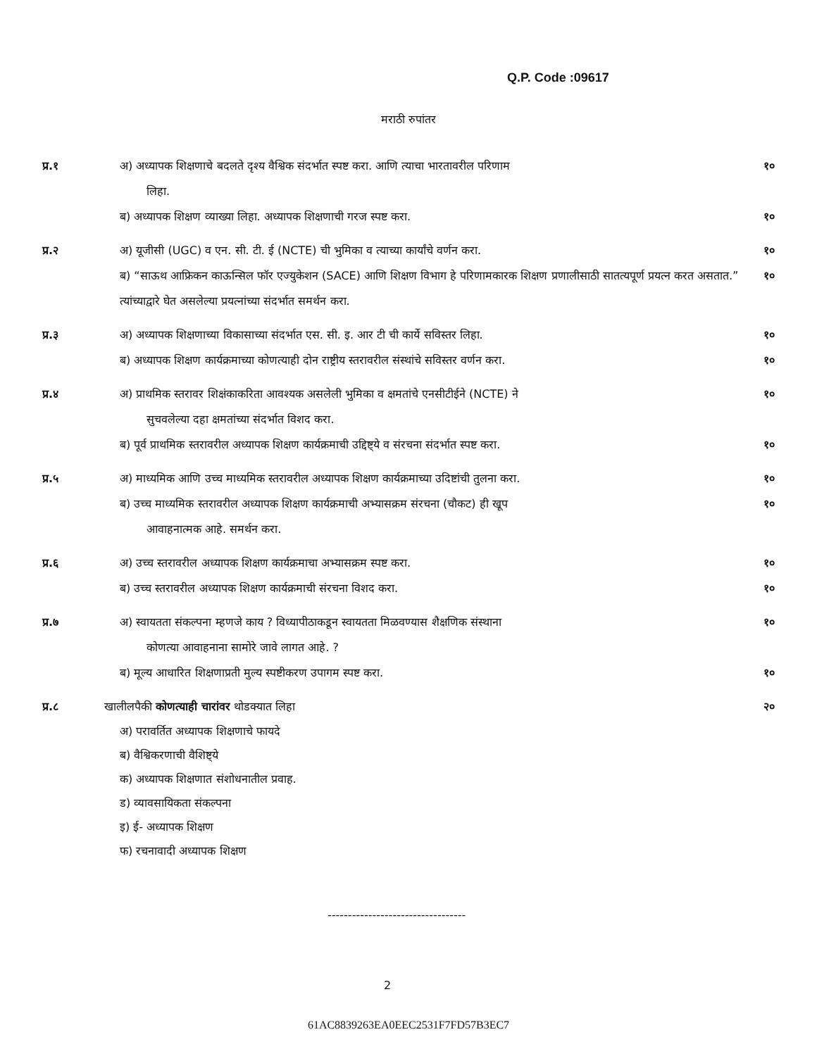Q.P. Code :09617
मराठी रुपांतर
प्र.१ अ) अध्यापक शिक्षणाचे बदलते दृश्य वैश्विक संदर्भात स्पष्ट करा. आणि त्याचा भारतावरील परिणाम
लिहा.
१०
ब) अध्यापक शिक्षण व्याख्या लिहा. अध्यापक शिक्षणाची गरज स्पष्ट करा.
१०
प्र.२ अ) यूजीसी (UGC) व एन. सी. टी. ई (NCTE) ची भुमिका व त्याच्या कार्यांचे वर्णन करा.
१०
ब) “साऊथ आफ्रिकन काऊन्सिल फॉर एज्युकेशन (SACE) आणि शिक्षण विभाग हे परिणामकारक शिक्षण प्रणालीसाठी सातत्यपूर्ण प्रयत्न करत असतात.” त्यांच्याद्वारे घेत असलेल्या प्रयत्नांच्या संदर्भात समर्थन करा.
१०
प्र.३ अ) अध्यापक शिक्षणाच्या विकासाच्या संदर्भात एस. सी. इ. आर टी ची कार्ये सविस्तर लिहा.
१०
ब) अध्यापक शिक्षण कार्यक्रमाच्या कोणत्याही दोन राष्ट्रीय स्तरावरील संस्थांचे सविस्तर वर्णन करा.
१०
प्र.४ अ) प्राथमिक स्तरावर शिक्षंकाकरिता आवश्यक असलेली भुमिका व क्षमतांचे एनसीटीईने (NCTE) ने
सुचवलेल्या दहा क्षमतांच्या संदर्भात विशद करा.
१०
ब) पूर्व प्राथमिक स्तरावरील अध्यापक शिक्षण कार्यक्रमाची उद्दिष्ट्ये व संरचना संदर्भात स्पष्ट करा.
१०
प्र.५ अ) माध्यमिक आणि उच्च माध्यमिक स्तरावरील अध्यापक शिक्षण कार्यक्रमाच्या उदिष्टांची तुलना करा.
१०
ब) उच्च माध्यमिक स्तरावरील अध्यापक शिक्षण कार्यक्रमाची अभ्यासक्रम संरचना (चौकट) ही खूप
आवाहनात्मक आहे. समर्थन करा.
१०
प्र.६ अ) उच्च स्तरावरील अध्यापक शिक्षण कार्यक्रमाचा अभ्यासक्रम स्पष्ट करा.
१०
ब) उच्च स्तरावरील अध्यापक शिक्षण कार्यक्रमाची संरचना विशद करा.
१०
प्र.७ अ) स्वायतता संकल्पना म्हणजे काय ? विध्यापीठाकडून स्वायतता मिळवण्यास शैक्षणिक संस्थाना
कोणत्या आवाहनाना सामोरे जावे लागत आहे. ?
१०
ब) मूल्य आधारित शिक्षणाप्रती मुल्य स्पष्टीकरण उपागम स्पष्ट करा.
१०
प्र.८ खालीलपैकी कोणत्याही चारांवर थोडक्यात लिहा
२०
अ) परावर्तित अध्यापक शिक्षणाचे फायदे
ब) वैश्विकरणाची वैशिष्ट्ये
क) अध्यापक शिक्षणात संशोधनातील प्रवाह.
ड) व्यावसायिकता संकल्पना
इ) ई- अध्यापक शिक्षण
फ) रचनावादी अध्यापक शिक्षण
----------------------------------
2
61AC8839263EA0EEC2531F7FD57B3EC7